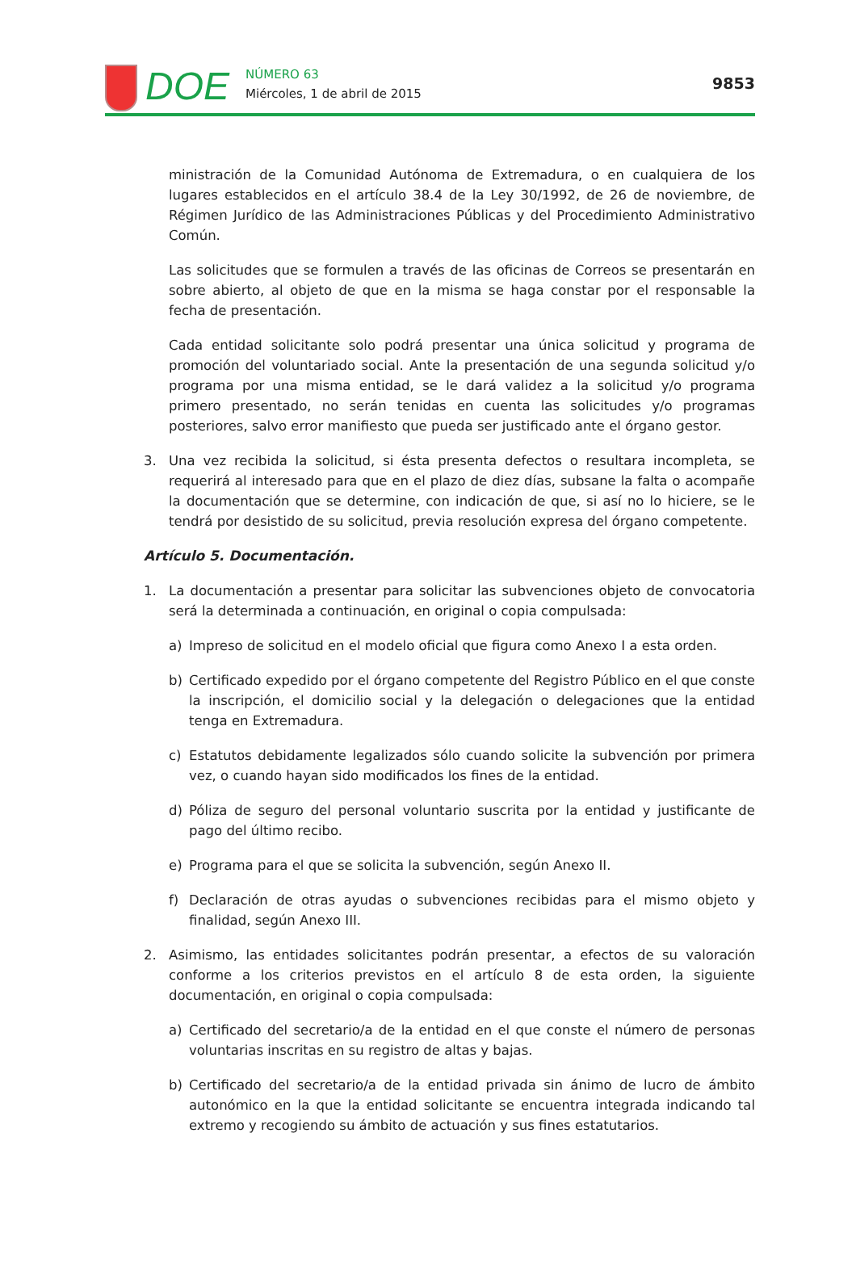DOE
NÚMERO 63
Miércoles, 1 de abril de 2015
9853
ministración de la Comunidad Autónoma de Extremadura, o en cualquiera de los lugares establecidos en el artículo 38.4 de la Ley 30/1992, de 26 de noviembre, de Régimen Jurídico de las Administraciones Públicas y del Procedimiento Administrativo Común.
Las solicitudes que se formulen a través de las oficinas de Correos se presentarán en sobre abierto, al objeto de que en la misma se haga constar por el responsable la fecha de presentación.
Cada entidad solicitante solo podrá presentar una única solicitud y programa de promoción del voluntariado social. Ante la presentación de una segunda solicitud y/o programa por una misma entidad, se le dará validez a la solicitud y/o programa primero presentado, no serán tenidas en cuenta las solicitudes y/o programas posteriores, salvo error manifiesto que pueda ser justificado ante el órgano gestor.
3. Una vez recibida la solicitud, si ésta presenta defectos o resultara incompleta, se requerirá al interesado para que en el plazo de diez días, subsane la falta o acompañe la documentación que se determine, con indicación de que, si así no lo hiciere, se le tendrá por desistido de su solicitud, previa resolución expresa del órgano competente.
Artículo 5. Documentación.
1. La documentación a presentar para solicitar las subvenciones objeto de convocatoria será la determinada a continuación, en original o copia compulsada:
a) Impreso de solicitud en el modelo oficial que figura como Anexo I a esta orden.
b) Certificado expedido por el órgano competente del Registro Público en el que conste la inscripción, el domicilio social y la delegación o delegaciones que la entidad tenga en Extremadura.
c) Estatutos debidamente legalizados sólo cuando solicite la subvención por primera vez, o cuando hayan sido modificados los fines de la entidad.
d) Póliza de seguro del personal voluntario suscrita por la entidad y justificante de pago del último recibo.
e) Programa para el que se solicita la subvención, según Anexo II.
f) Declaración de otras ayudas o subvenciones recibidas para el mismo objeto y finalidad, según Anexo III.
2. Asimismo, las entidades solicitantes podrán presentar, a efectos de su valoración conforme a los criterios previstos en el artículo 8 de esta orden, la siguiente documentación, en original o copia compulsada:
a) Certificado del secretario/a de la entidad en el que conste el número de personas voluntarias inscritas en su registro de altas y bajas.
b) Certificado del secretario/a de la entidad privada sin ánimo de lucro de ámbito autonómico en la que la entidad solicitante se encuentra integrada indicando tal extremo y recogiendo su ámbito de actuación y sus fines estatutarios.